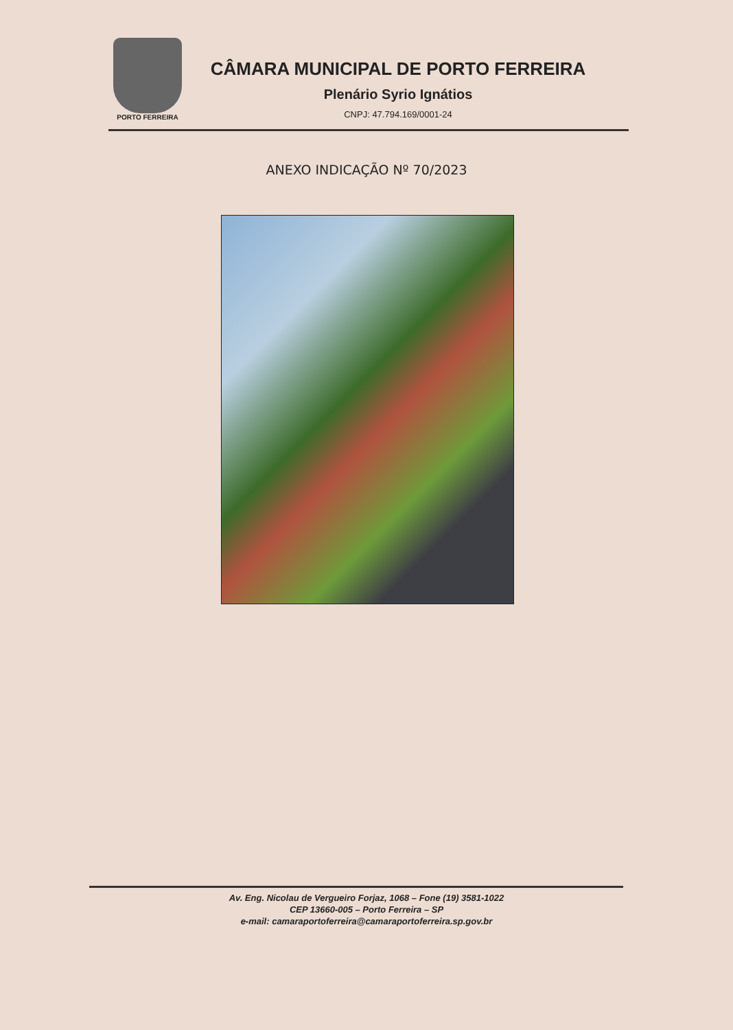PORTO FERREIRA
CÂMARA MUNICIPAL DE PORTO FERREIRA
Plenário Syrio Ignátios
CNPJ: 47.794.169/0001-24
ANEXO INDICAÇÃO Nº 70/2023
Av. Eng. Nicolau de Vergueiro Forjaz, 1068 – Fone (19) 3581-1022
CEP 13660-005 – Porto Ferreira – SP
e-mail: camaraportoferreira@camaraportoferreira.sp.gov.br